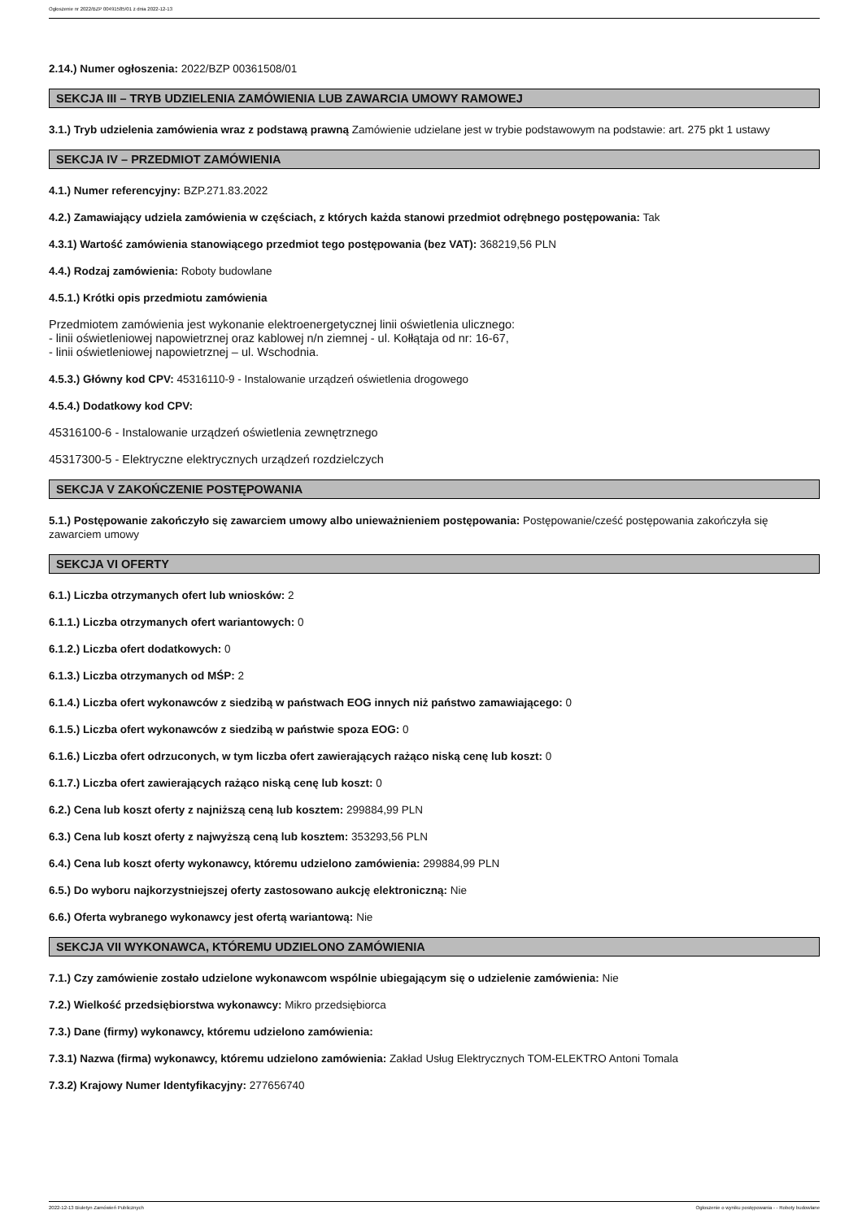Ogłoszenie nr 2022/BZP 00491585/01 z dnia 2022-12-13
2.14.) Numer ogłoszenia: 2022/BZP 00361508/01
SEKCJA III – TRYB UDZIELENIA ZAMÓWIENIA LUB ZAWARCIA UMOWY RAMOWEJ
3.1.) Tryb udzielenia zamówienia wraz z podstawą prawną Zamówienie udzielane jest w trybie podstawowym na podstawie: art. 275 pkt 1 ustawy
SEKCJA IV – PRZEDMIOT ZAMÓWIENIA
4.1.) Numer referencyjny: BZP.271.83.2022
4.2.) Zamawiający udziela zamówienia w częściach, z których każda stanowi przedmiot odrębnego postępowania: Tak
4.3.1) Wartość zamówienia stanowiącego przedmiot tego postępowania (bez VAT): 368219,56 PLN
4.4.) Rodzaj zamówienia: Roboty budowlane
4.5.1.) Krótki opis przedmiotu zamówienia
Przedmiotem zamówienia jest wykonanie elektroenergetycznej linii oświetlenia ulicznego:
- linii oświetleniowej napowietrznej oraz kablowej n/n ziemnej - ul. Kołłątaja od nr: 16-67,
- linii oświetleniowej napowietrznej – ul. Wschodnia.
4.5.3.) Główny kod CPV: 45316110-9 - Instalowanie urządzeń oświetlenia drogowego
4.5.4.) Dodatkowy kod CPV:
45316100-6 - Instalowanie urządzeń oświetlenia zewnętrznego
45317300-5 - Elektryczne elektrycznych urządzeń rozdzielczych
SEKCJA V ZAKOŃCZENIE POSTĘPOWANIA
5.1.) Postępowanie zakończyło się zawarciem umowy albo unieważnieniem postępowania: Postępowanie/cześć postępowania zakończyła się zawarciem umowy
SEKCJA VI OFERTY
6.1.) Liczba otrzymanych ofert lub wniosków: 2
6.1.1.) Liczba otrzymanych ofert wariantowych: 0
6.1.2.) Liczba ofert dodatkowych: 0
6.1.3.) Liczba otrzymanych od MŚP: 2
6.1.4.) Liczba ofert wykonawców z siedzibą w państwach EOG innych niż państwo zamawiającego: 0
6.1.5.) Liczba ofert wykonawców z siedzibą w państwie spoza EOG: 0
6.1.6.) Liczba ofert odrzuconych, w tym liczba ofert zawierających rażąco niską cenę lub koszt: 0
6.1.7.) Liczba ofert zawierających rażąco niską cenę lub koszt: 0
6.2.) Cena lub koszt oferty z najniższą ceną lub kosztem: 299884,99 PLN
6.3.) Cena lub koszt oferty z najwyższą ceną lub kosztem: 353293,56 PLN
6.4.) Cena lub koszt oferty wykonawcy, któremu udzielono zamówienia: 299884,99 PLN
6.5.) Do wyboru najkorzystniejszej oferty zastosowano aukcję elektroniczną: Nie
6.6.) Oferta wybranego wykonawcy jest ofertą wariantową: Nie
SEKCJA VII WYKONAWCA, KTÓREMU UDZIELONO ZAMÓWIENIA
7.1.) Czy zamówienie zostało udzielone wykonawcom wspólnie ubiegającym się o udzielenie zamówienia: Nie
7.2.) Wielkość przedsiębiorstwa wykonawcy: Mikro przedsiębiorca
7.3.) Dane (firmy) wykonawcy, któremu udzielono zamówienia:
7.3.1) Nazwa (firma) wykonawcy, któremu udzielono zamówienia: Zakład Usług Elektrycznych TOM-ELEKTRO Antoni Tomala
7.3.2) Krajowy Numer Identyfikacyjny: 277656740
2022-12-13 Biuletyn Zamówień Publicznych Ogłoszenie o wyniku postępowania - - Roboty budowlane